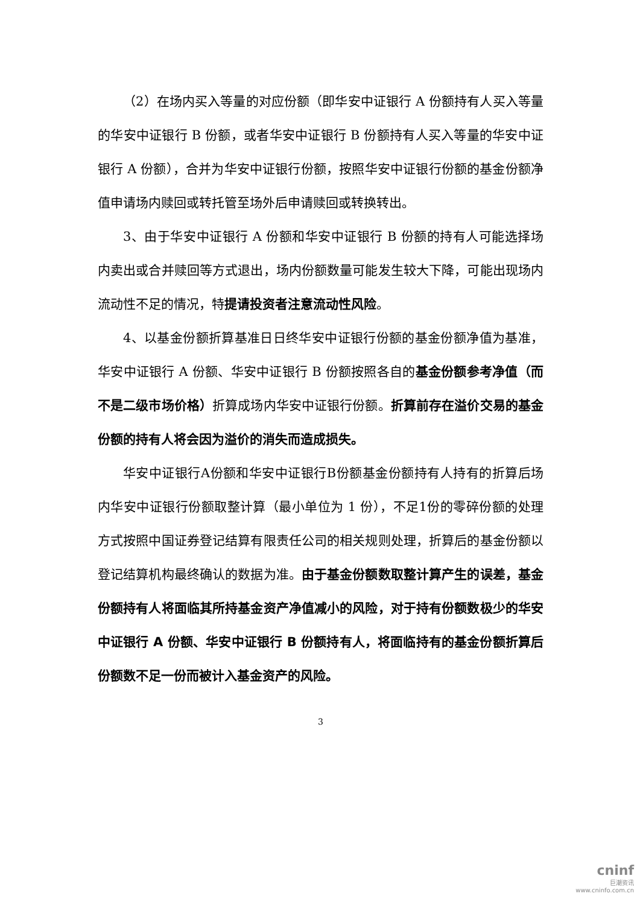（2）在场内买入等量的对应份额（即华安中证银行 A 份额持有人买入等量的华安中证银行 B 份额，或者华安中证银行 B 份额持有人买入等量的华安中证银行 A 份额），合并为华安中证银行份额，按照华安中证银行份额的基金份额净值申请场内赎回或转托管至场外后申请赎回或转换转出。
3、由于华安中证银行 A 份额和华安中证银行 B 份额的持有人可能选择场内卖出或合并赎回等方式退出，场内份额数量可能发生较大下降，可能出现场内流动性不足的情况，特提请投资者注意流动性风险。
4、以基金份额折算基准日日终华安中证银行份额的基金份额净值为基准，华安中证银行 A 份额、华安中证银行 B 份额按照各自的基金份额参考净值（而不是二级市场价格）折算成场内华安中证银行份额。折算前存在溢价交易的基金份额的持有人将会因为溢价的消失而造成损失。
华安中证银行A份额和华安中证银行B份额基金份额持有人持有的折算后场内华安中证银行份额取整计算（最小单位为 1 份），不足1份的零碎份额的处理方式按照中国证券登记结算有限责任公司的相关规则处理，折算后的基金份额以登记结算机构最终确认的数据为准。由于基金份额数取整计算产生的误差，基金份额持有人将面临其所持基金资产净值减小的风险，对于持有份额数极少的华安中证银行 A 份额、华安中证银行 B 份额持有人，将面临持有的基金份额折算后份额数不足一份而被计入基金资产的风险。
3
cninf
巨潮资讯
www.cninfo.com.cn